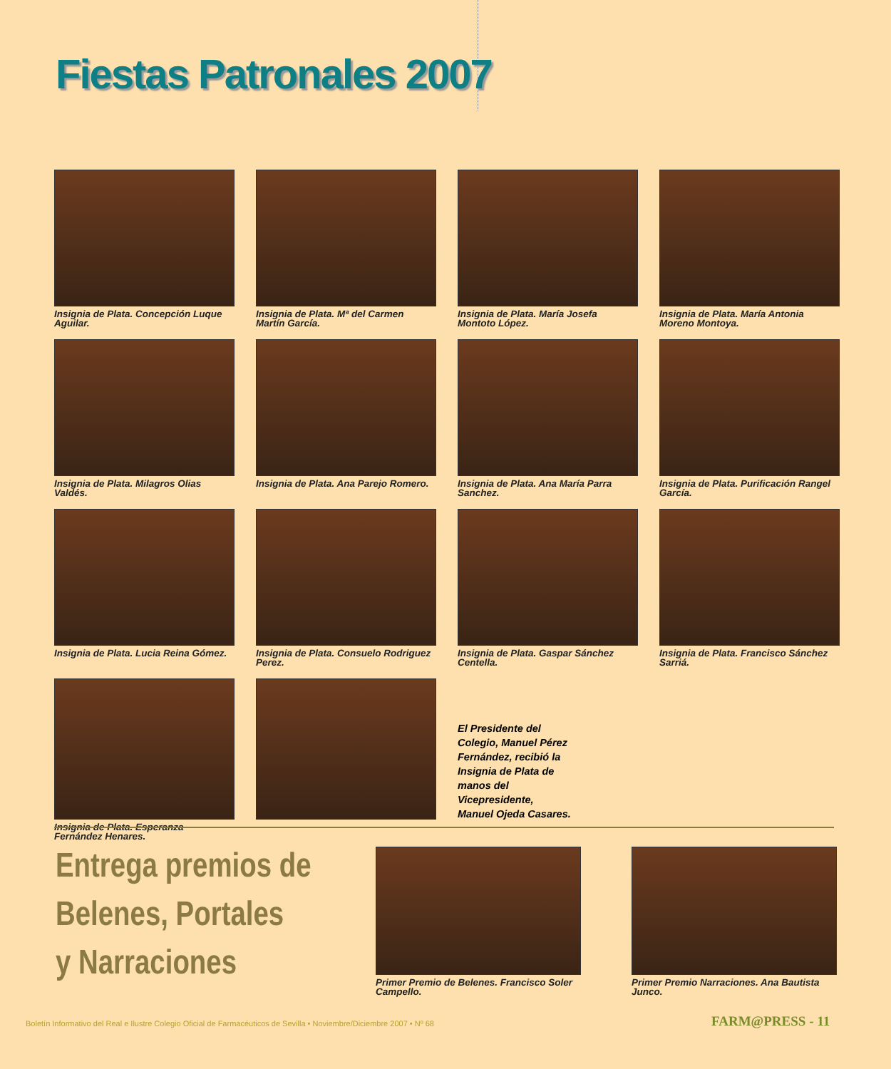Fiestas Patronales 2007
Insignia de Plata. Concepción Luque Aguilar.
Insignia de Plata. Mª del Carmen Martín García.
Insignia de Plata. María Josefa Montoto López.
Insignia de Plata. María Antonia Moreno Montoya.
Insignia de Plata. Milagros Olias Valdés.
Insignia de Plata. Ana Parejo Romero.
Insignia de Plata. Ana María Parra Sanchez.
Insignia de Plata. Purificación Rangel García.
Insignia de Plata. Lucia Reina Gómez.
Insignia de Plata. Consuelo Rodriguez Perez.
Insignia de Plata. Gaspar Sánchez Centella.
Insignia de Plata. Francisco Sánchez Sarriá.
Insignia de Plata. Esperanza Fernández Henares.
El Presidente del
Colegio, Manuel Pérez
Fernández, recibió la
Insignia de Plata de
manos del
Vicepresidente,
Manuel Ojeda Casares.
Entrega premios de
Belenes, Portales
y Narraciones
Primer Premio de Belenes. Francisco Soler Campello.
Primer Premio Narraciones. Ana Bautista Junco.
Boletín Informativo del Real e Ilustre Colegio Oficial de Farmacéuticos de Sevilla • Noviembre/Diciembre 2007 • Nº 68
FARM@PRESS - 11